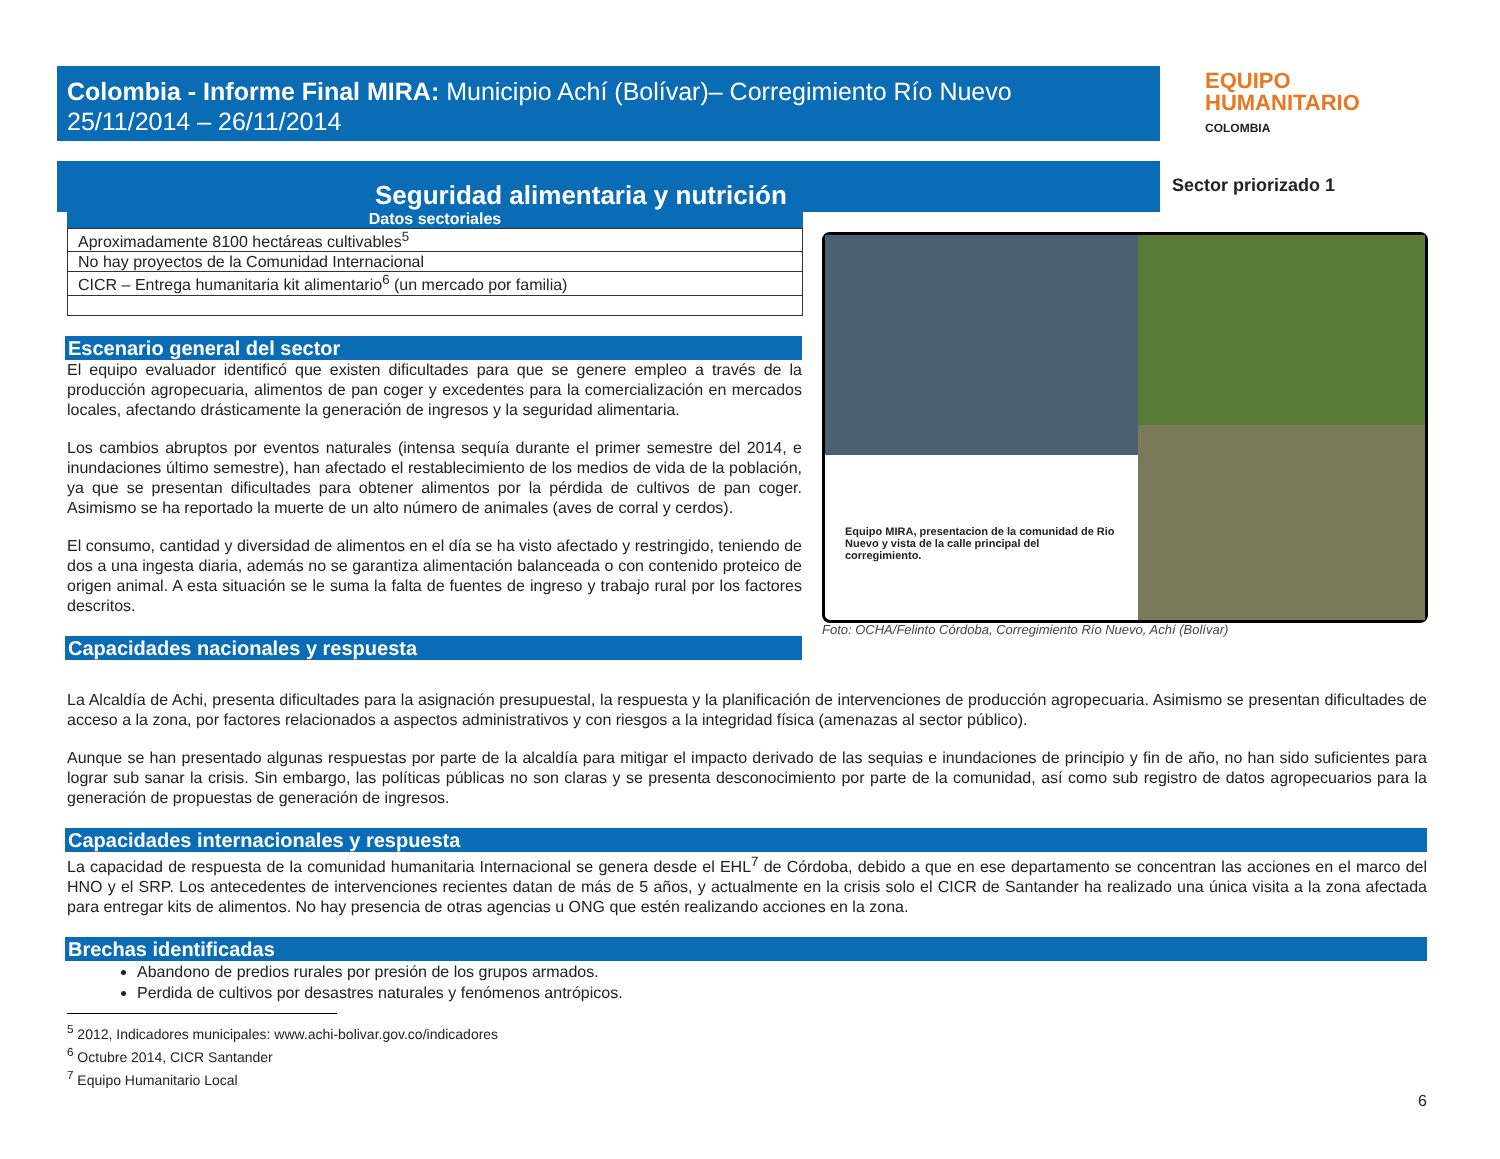Colombia - Informe Final MIRA: Municipio Achí (Bolívar)– Corregimiento Río Nuevo
25/11/2014 – 26/11/2014
EQUIPO
HUMANITARIO
COLOMBIA
Seguridad alimentaria y nutrición
Sector priorizado 1
Datos sectoriales
| Aproximadamente 8100 hectáreas cultivables<sup>5</sup> |
| No hay proyectos de la Comunidad Internacional |
| CICR – Entrega humanitaria kit alimentario<sup>6</sup> (un mercado por familia) |
Escenario general del sector
El equipo evaluador identificó que existen dificultades para que se genere empleo a través de la producción agropecuaria, alimentos de pan coger y excedentes para la comercialización en mercados locales, afectando drásticamente la generación de ingresos y la seguridad alimentaria.
Los cambios abruptos por eventos naturales (intensa sequía durante el primer semestre del 2014, e inundaciones último semestre), han afectado el restablecimiento de los medios de vida de la población, ya que se presentan dificultades para obtener alimentos por la pérdida de cultivos de pan coger. Asimismo se ha reportado la muerte de un alto número de animales (aves de corral y cerdos).
El consumo, cantidad y diversidad de alimentos en el día se ha visto afectado y restringido, teniendo de dos a una ingesta diaria, además no se garantiza alimentación balanceada o con contenido proteico de origen animal. A esta situación se le suma la falta de fuentes de ingreso y trabajo rural por los factores descritos.
Capacidades nacionales y respuesta
Equipo MIRA, presentacion de la comunidad de Rio Nuevo y vista de la calle principal del corregimiento.
Foto: OCHA/Felinto Córdoba, Corregimiento Río Nuevo, Achí (Bolívar)
La Alcaldía de Achi, presenta dificultades para la asignación presupuestal, la respuesta y la planificación de intervenciones de producción agropecuaria. Asimismo se presentan dificultades de acceso a la zona, por factores relacionados a aspectos administrativos y con riesgos a la integridad física (amenazas al sector público).
Aunque se han presentado algunas respuestas por parte de la alcaldía para mitigar el impacto derivado de las sequias e inundaciones de principio y fin de año, no han sido suficientes para lograr sub sanar la crisis. Sin embargo, las políticas públicas no son claras y se presenta desconocimiento por parte de la comunidad, así como sub registro de datos agropecuarios para la generación de propuestas de generación de ingresos.
Capacidades internacionales y respuesta
La capacidad de respuesta de la comunidad humanitaria Internacional se genera desde el EHL<sup>7</sup> de Córdoba, debido a que en ese departamento se concentran las acciones en el marco del HNO y el SRP. Los antecedentes de intervenciones recientes datan de más de 5 años, y actualmente en la crisis solo el CICR de Santander ha realizado una única visita a la zona afectada para entregar kits de alimentos. No hay presencia de otras agencias u ONG que estén realizando acciones en la zona.
Brechas identificadas
Abandono de predios rurales por presión de los grupos armados.
Perdida de cultivos por desastres naturales y fenómenos antrópicos.
<sup>5</sup> 2012, Indicadores municipales: www.achi-bolivar.gov.co/indicadores
<sup>6</sup> Octubre 2014, CICR Santander
<sup>7</sup> Equipo Humanitario Local
6